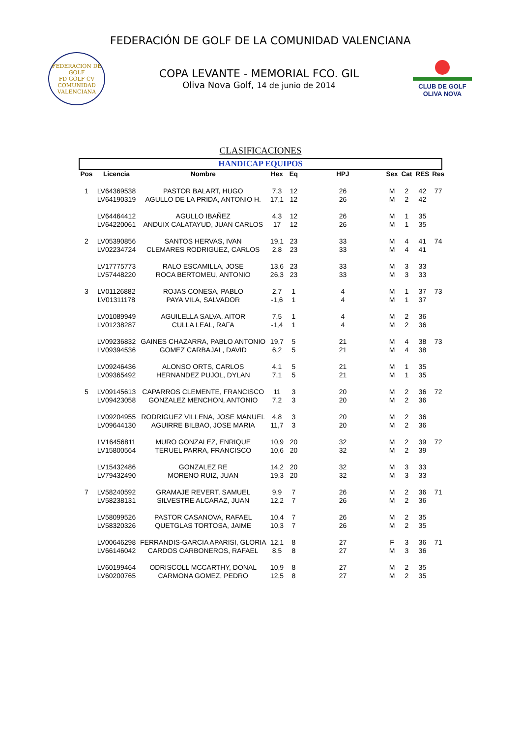FEDERACIÓN DE GOLF DE LA COMUNIDAD VALENCIANA
FEDERACION DE GOLF
FD GOLF CV
COMUNIDAD VALENCIANA
COPA LEVANTE - MEMORIAL FCO. GIL
Oliva Nova Golf, 14 de junio de 2014
CLUB DE GOLF
OLIVA NOVA
CLASIFICACIONES
HANDICAP EQUIPOS
| Pos | Licencia | Nombre | Hex | Eq | HPJ | Sex | Cat | RES | Res |
| --- | --- | --- | --- | --- | --- | --- | --- | --- | --- |
| 1 | LV64369538 | PASTOR BALART, HUGO | 7,3 | 12 | 26 | M | 2 | 42 | 77 |
| | LV64190319 | AGULLO DE LA PRIDA, ANTONIO H. | 17,1 | 12 | 26 | M | 2 | 42 | |
| | LV64464412 | AGULLO IBAÑEZ | 4,3 | 12 | 26 | M | 1 | 35 | |
| | LV64220061 | ANDUIX CALATAYUD, JUAN CARLOS | 17 | 12 | 26 | M | 1 | 35 | |
| 2 | LV05390856 | SANTOS HERVAS, IVAN | 19,1 | 23 | 33 | M | 4 | 41 | 74 |
| | LV02234724 | CLEMARES RODRIGUEZ, CARLOS | 2,8 | 23 | 33 | M | 4 | 41 | |
| | LV17775773 | RALO ESCAMILLA, JOSE | 13,6 | 23 | 33 | M | 3 | 33 | |
| | LV57448220 | ROCA BERTOMEU, ANTONIO | 26,3 | 23 | 33 | M | 3 | 33 | |
| 3 | LV01126882 | ROJAS CONESA, PABLO | 2,7 | 1 | 4 | M | 1 | 37 | 73 |
| | LV01311178 | PAYA VILA, SALVADOR | -1,6 | 1 | 4 | M | 1 | 37 | |
| | LV01089949 | AGUILELLA SALVA, AITOR | 7,5 | 1 | 4 | M | 2 | 36 | |
| | LV01238287 | CULLA LEAL, RAFA | -1,4 | 1 | 4 | M | 2 | 36 | |
| | LV09236832 | GAINES CHAZARRA, PABLO ANTONIO | 19,7 | 5 | 21 | M | 4 | 38 | 73 |
| | LV09394536 | GOMEZ CARBAJAL, DAVID | 6,2 | 5 | 21 | M | 4 | 38 | |
| | LV09246436 | ALONSO ORTS, CARLOS | 4,1 | 5 | 21 | M | 1 | 35 | |
| | LV09365492 | HERNANDEZ PUJOL, DYLAN | 7,1 | 5 | 21 | M | 1 | 35 | |
| 5 | LV09145613 | CAPARROS CLEMENTE, FRANCISCO | 11 | 3 | 20 | M | 2 | 36 | 72 |
| | LV09423058 | GONZALEZ MENCHON, ANTONIO | 7,2 | 3 | 20 | M | 2 | 36 | |
| | LV09204955 | RODRIGUEZ VILLENA, JOSE MANUEL | 4,8 | 3 | 20 | M | 2 | 36 | |
| | LV09644130 | AGUIRRE BILBAO, JOSE MARIA | 11,7 | 3 | 20 | M | 2 | 36 | |
| | LV16456811 | MURO GONZALEZ, ENRIQUE | 10,9 | 20 | 32 | M | 2 | 39 | 72 |
| | LV15800564 | TERUEL PARRA, FRANCISCO | 10,6 | 20 | 32 | M | 2 | 39 | |
| | LV15432486 | GONZALEZ RE | 14,2 | 20 | 32 | M | 3 | 33 | |
| | LV79432490 | MORENO RUIZ, JUAN | 19,3 | 20 | 32 | M | 3 | 33 | |
| 7 | LV58240592 | GRAMAJE REVERT, SAMUEL | 9,9 | 7 | 26 | M | 2 | 36 | 71 |
| | LV58238131 | SILVESTRE ALCARAZ, JUAN | 12,2 | 7 | 26 | M | 2 | 36 | |
| | LV58099526 | PASTOR CASANOVA, RAFAEL | 10,4 | 7 | 26 | M | 2 | 35 | |
| | LV58320326 | QUETGLAS TORTOSA, JAIME | 10,3 | 7 | 26 | M | 2 | 35 | |
| | LV00646298 | FERRANDIS-GARCIA APARISI, GLORIA | 12,1 | 8 | 27 | F | 3 | 36 | 71 |
| | LV66146042 | CARDOS CARBONEROS, RAFAEL | 8,5 | 8 | 27 | M | 3 | 36 | |
| | LV60199464 | ODRISCOLL MCCARTHY, DONAL | 10,9 | 8 | 27 | M | 2 | 35 | |
| | LV60200765 | CARMONA GOMEZ, PEDRO | 12,5 | 8 | 27 | M | 2 | 35 | |